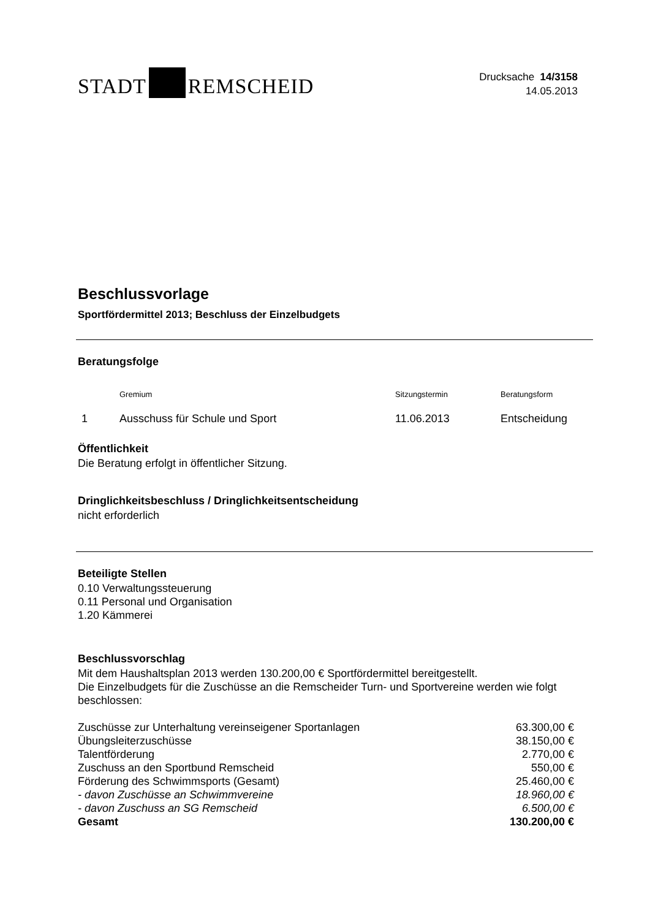STADT REMSCHEID
Drucksache 14/3158
14.05.2013
Beschlussvorlage
Sportfördermittel 2013; Beschluss der Einzelbudgets
Beratungsfolge
| | Gremium | Sitzungstermin | Beratungsform |
| --- | --- | --- | --- |
| 1 | Ausschuss für Schule und Sport | 11.06.2013 | Entscheidung |
Öffentlichkeit
Die Beratung erfolgt in öffentlicher Sitzung.
Dringlichkeitsbeschluss / Dringlichkeitsentscheidung
nicht erforderlich
Beteiligte Stellen
0.10 Verwaltungssteuerung
0.11 Personal und Organisation
1.20 Kämmerei
Beschlussvorschlag
Mit dem Haushaltsplan 2013 werden 130.200,00 € Sportfördermittel bereitgestellt.
Die Einzelbudgets für die Zuschüsse an die Remscheider Turn- und Sportvereine werden wie folgt beschlossen:
| Zuschüsse zur Unterhaltung vereinseigener Sportanlagen | 63.300,00 € |
| Übungsleiterzuschüsse | 38.150,00 € |
| Talentförderung | 2.770,00 € |
| Zuschuss an den Sportbund Remscheid | 550,00 € |
| Förderung des Schwimmsports (Gesamt) | 25.460,00 € |
| - davon Zuschüsse an Schwimmvereine | 18.960,00 € |
| - davon Zuschuss an SG Remscheid | 6.500,00 € |
| Gesamt | 130.200,00 € |